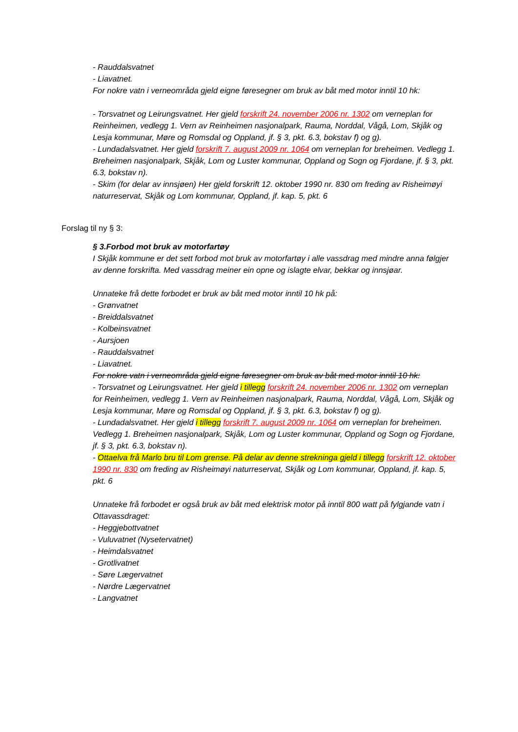- Rauddalsvatnet
- Liavatnet.
For nokre vatn i verneområda gjeld eigne føresegner om bruk av båt med motor inntil 10 hk:
- Torsvatnet og Leirungsvatnet. Her gjeld forskrift 24. november 2006 nr. 1302 om verneplan for Reinheimen, vedlegg 1. Vern av Reinheimen nasjonalpark, Rauma, Norddal, Vågå, Lom, Skjåk og Lesja kommunar, Møre og Romsdal og Oppland, jf. § 3, pkt. 6.3, bokstav f) og g).
- Lundadalsvatnet. Her gjeld forskrift 7. august 2009 nr. 1064 om verneplan for breheimen. Vedlegg 1. Breheimen nasjonalpark, Skjåk, Lom og Luster kommunar, Oppland og Sogn og Fjordane, jf. § 3, pkt. 6.3, bokstav n).
- Skim (for delar av innsjøen) Her gjeld forskrift 12. oktober 1990 nr. 830 om freding av Risheimøyi naturreservat, Skjåk og Lom kommunar, Oppland, jf. kap. 5, pkt. 6
Forslag til ny § 3:
§ 3.Forbod mot bruk av motorfartøy
I Skjåk kommune er det sett forbod mot bruk av motorfartøy i alle vassdrag med mindre anna følgjer av denne forskrifta. Med vassdrag meiner ein opne og islagte elvar, bekkar og innsjøar.
Unnateke frå dette forbodet er bruk av båt med motor inntil 10 hk på:
- Grønvatnet
- Breiddalsvatnet
- Kolbeinsvatnet
- Aursjoen
- Rauddalsvatnet
- Liavatnet.
For nokre vatn i verneområda gjeld eigne føresegner om bruk av båt med motor inntil 10 hk:
- Torsvatnet og Leirungsvatnet. Her gjeld i tillegg forskrift 24. november 2006 nr. 1302 om verneplan for Reinheimen, vedlegg 1. Vern av Reinheimen nasjonalpark, Rauma, Norddal, Vågå, Lom, Skjåk og Lesja kommunar, Møre og Romsdal og Oppland, jf. § 3, pkt. 6.3, bokstav f) og g).
- Lundadalsvatnet. Her gjeld i tillegg forskrift 7. august 2009 nr. 1064 om verneplan for breheimen. Vedlegg 1. Breheimen nasjonalpark, Skjåk, Lom og Luster kommunar, Oppland og Sogn og Fjordane, jf. § 3, pkt. 6.3, bokstav n).
- Ottaelva frå Marlo bru til Lom grense. På delar av denne strekninga gjeld i tillegg forskrift 12. oktober 1990 nr. 830 om freding av Risheimøyi naturreservat, Skjåk og Lom kommunar, Oppland, jf. kap. 5, pkt. 6
Unnateke frå forbodet er også bruk av båt med elektrisk motor på inntil 800 watt på fylgjande vatn i Ottavassdraget:
- Heggjebottvatnet
- Vuluvatnet (Nysetervatnet)
- Heimdalsvatnet
- Grotlivatnet
- Søre Lægervatnet
- Nørdre Lægervatnet
- Langvatnet